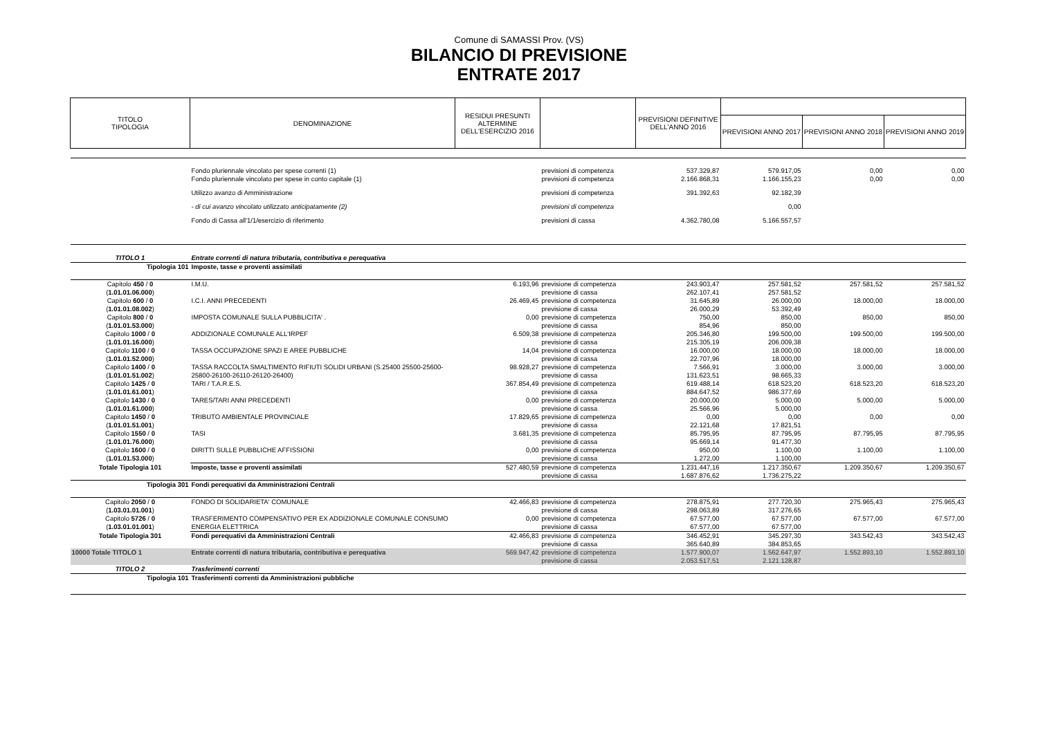Comune di SAMASSI Prov. (VS)
BILANCIO DI PREVISIONE
ENTRATE 2017
| TITOLO TIPOLOGIA | DENOMINAZIONE | RESIDUI PRESUNTI ALTERMINE DELL'ESERCIZIO 2016 | | PREVISIONI DEFINITIVE DELL'ANNO 2016 | | | |
| --- | --- | --- | --- | --- | --- | --- | --- |
| | | | | | PREVISIONI ANNO 2017 | PREVISIONI ANNO 2018 | PREVISIONI ANNO 2019 |
| | Fondo pluriennale vincolato per spese correnti (1) | | previsioni di competenza | 537.329,87 | 579.917,05 | 0,00 | 0,00 |
| | Fondo pluriennale vincolato per spese in conto capitale (1) | | previsioni di competenza | 2.166.868,31 | 1.166.155,23 | 0,00 | 0,00 |
| | Utilizzo avanzo di Amministrazione | | previsioni di competenza | 391.392,63 | 92.182,39 | | |
| | - di cui avanzo vincolato utilizzato anticipatamente (2) | | previsioni di competenza | | 0,00 | | |
| | Fondo di Cassa all'1/1/esercizio di riferimento | | previsioni di cassa | 4.362.780,08 | 5.166.557,57 | | |
| TITOLO 1 | Entrate correnti di natura tributaria, contributiva e perequativa | | | | | | |
| Tipologia 101 | Imposte, tasse e proventi assimilati | | | | | | |
| Capitolo 450 / 0 ( 1.01.01.06.000 ) | I.M.U. | 6.193,96 | previsione di competenza previsione di cassa | 243.903,47 262.107,41 | 257.581,52 257.581,52 | 257.581,52 | 257.581,52 |
| Capitolo 600 / 0 ( 1.01.01.08.002 ) | I.C.I. ANNI PRECEDENTI | 26.469,45 | previsione di competenza previsione di cassa | 31.645,89 26.000,29 | 26.000,00 53.392,49 | 18.000,00 | 18.000,00 |
| Capitolo 800 / 0 ( 1.01.01.53.000 ) | IMPOSTA COMUNALE SULLA PUBBLICITA' . | 0,00 | previsione di competenza previsione di cassa | 750,00 854,96 | 850,00 850,00 | 850,00 | 850,00 |
| Capitolo 1000 / 0 ( 1.01.01.16.000 ) | ADDIZIONALE COMUNALE ALL'IRPEF | 6.509,38 | previsione di competenza previsione di cassa | 205.346,80 215.305,19 | 199.500,00 206.009,38 | 199.500,00 | 199.500,00 |
| Capitolo 1100 / 0 ( 1.01.01.52.000 ) | TASSA OCCUPAZIONE SPAZI E AREE PUBBLICHE | 14,04 | previsione di competenza previsione di cassa | 16.000,00 22.707,96 | 18.000,00 18.000,00 | 18.000,00 | 18.000,00 |
| Capitolo 1400 / 0 ( 1.01.01.51.002 ) | TASSA RACCOLTA SMALTIMENTO RIFIUTI SOLIDI URBANI (S.25400 25500-25600-25800-26100-26110-26120-26400) | 98.928,27 | previsione di competenza previsione di cassa | 7.566,91 131.623,51 | 3.000,00 98.665,33 | 3.000,00 | 3.000,00 |
| Capitolo 1425 / 0 ( 1.01.01.61.001 ) | TARI / T.A.R.E.S. | 367.854,49 | previsione di competenza previsione di cassa | 619.488,14 884.647,52 | 618.523,20 986.377,69 | 618.523,20 | 618.523,20 |
| Capitolo 1430 / 0 ( 1.01.01.61.000 ) | TARES/TARI ANNI PRECEDENTI | 0,00 | previsione di competenza previsione di cassa | 20.000,00 25.566,96 | 5.000,00 5.000,00 | 5.000,00 | 5.000,00 |
| Capitolo 1450 / 0 ( 1.01.01.51.001 ) | TRIBUTO AMBIENTALE PROVINCIALE | 17.829,65 | previsione di competenza previsione di cassa | 0,00 22.121,68 | 0,00 17.821,51 | 0,00 | 0,00 |
| Capitolo 1550 / 0 ( 1.01.01.76.000 ) | TASI | 3.681,35 | previsione di competenza previsione di cassa | 85.795,95 95.669,14 | 87.795,95 91.477,30 | 87.795,95 | 87.795,95 |
| Capitolo 1600 / 0 ( 1.01.01.53.000 ) | DIRITTI SULLE PUBBLICHE AFFISSIONI | 0,00 | previsione di competenza previsione di cassa | 950,00 1.272,00 | 1.100,00 1.100,00 | 1.100,00 | 1.100,00 |
| Totale Tipologia 101 | Imposte, tasse e proventi assimilati | 527.480,59 | previsione di competenza previsione di cassa | 1.231.447,16 1.687.876,62 | 1.217.350,67 1.736.275,22 | 1.209.350,67 | 1.209.350,67 |
| Tipologia 301 | Fondi perequativi da Amministrazioni Centrali | | | | | | |
| Capitolo 2050 / 0 ( 1.03.01.01.001 ) | FONDO DI SOLIDARIETA' COMUNALE | 42.466,83 | previsione di competenza previsione di cassa | 278.875,91 298.063,89 | 277.720,30 317.276,65 | 275.965,43 | 275.965,43 |
| Capitolo 5726 / 0 ( 1.03.01.01.001 ) | TRASFERIMENTO COMPENSATIVO PER EX ADDIZIONALE COMUNALE CONSUMO ENERGIA ELETTRICA | 0,00 | previsione di competenza previsione di cassa | 67.577,00 67.577,00 | 67.577,00 67.577,00 | 67.577,00 | 67.577,00 |
| Totale Tipologia 301 | Fondi perequativi da Amministrazioni Centrali | 42.466,83 | previsione di competenza previsione di cassa | 346.452,91 365.640,89 | 345.297,30 384.853,65 | 343.542,43 | 343.542,43 |
| 10000 Totale TITOLO 1 | Entrate correnti di natura tributaria, contributiva e perequativa | 569.947,42 | previsione di competenza previsione di cassa | 1.577.900,07 2.053.517,51 | 1.562.647,97 2.121.128,87 | 1.552.893,10 | 1.552.893,10 |
| TITOLO 2 | Trasferimenti correnti | | | | | | |
| Tipologia 101 | Trasferimenti correnti da Amministrazioni pubbliche | | | | | | |